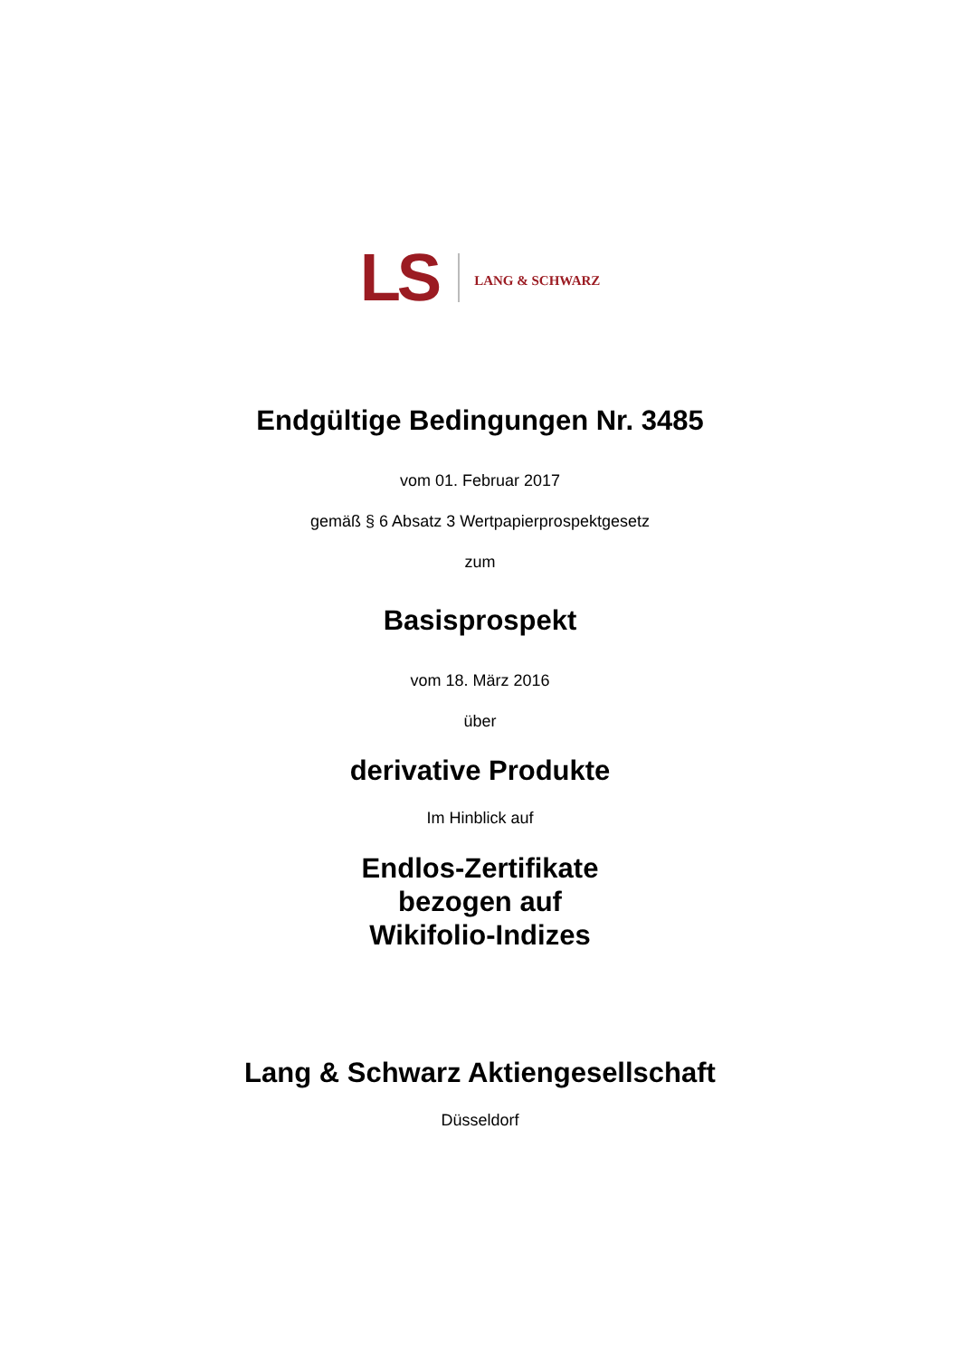LS LANG & SCHWARZ
Endgültige Bedingungen Nr. 3485
vom 01. Februar 2017
gemäß § 6 Absatz 3 Wertpapierprospektgesetz
zum
Basisprospekt
vom 18. März 2016
über
derivative Produkte
Im Hinblick auf
Endlos-Zertifikate
bezogen auf
Wikifolio-Indizes
Lang & Schwarz Aktiengesellschaft
Düsseldorf